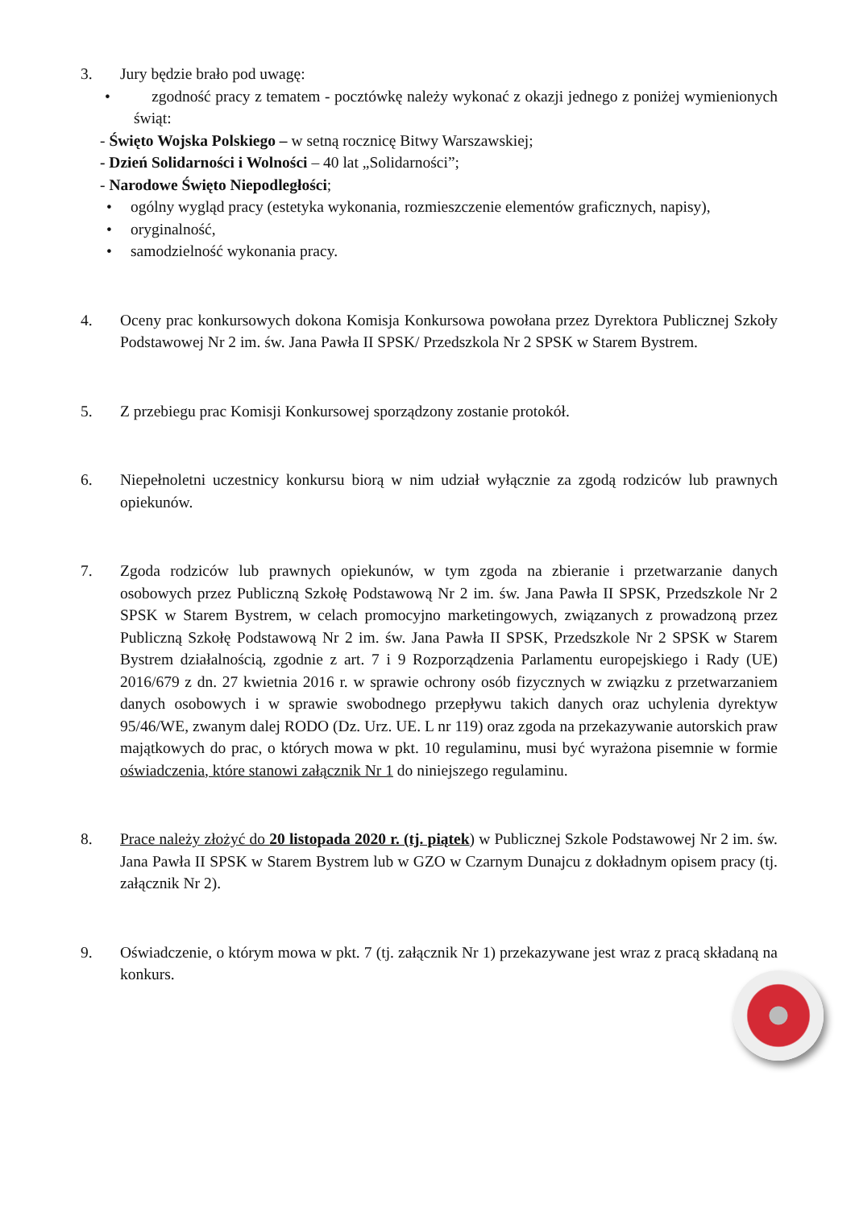3. Jury będzie brało pod uwagę:
• zgodność pracy z tematem - pocztówkę należy wykonać z okazji jednego z poniżej wymienionych świąt:
- Święto Wojska Polskiego – w setną rocznicę Bitwy Warszawskiej;
- Dzień Solidarności i Wolności – 40 lat „Solidarności”;
- Narodowe Święto Niepodległości;
• ogólny wygląd pracy (estetyka wykonania, rozmieszczenie elementów graficznych, napisy),
• oryginalność,
• samodzielność wykonania pracy.
4. Oceny prac konkursowych dokona Komisja Konkursowa powołana przez Dyrektora Publicznej Szkoły Podstawowej Nr 2 im. św. Jana Pawła II SPSK/ Przedszkola Nr 2 SPSK w Starem Bystrem.
5. Z przebiegu prac Komisji Konkursowej sporządzony zostanie protokół.
6. Niepełnoletni uczestnicy konkursu biorą w nim udział wyłącznie za zgodą rodziców lub prawnych opiekunów.
7. Zgoda rodziców lub prawnych opiekunów, w tym zgoda na zbieranie i przetwarzanie danych osobowych przez Publiczną Szkołę Podstawową Nr 2 im. św. Jana Pawła II SPSK, Przedszkole Nr 2 SPSK w Starem Bystrem, w celach promocyjno marketingowych, związanych z prowadzoną przez Publiczną Szkołę Podstawową Nr 2 im. św. Jana Pawła II SPSK, Przedszkole Nr 2 SPSK w Starem Bystrem działalnością, zgodnie z art. 7 i 9 Rozporządzenia Parlamentu europejskiego i Rady (UE) 2016/679 z dn. 27 kwietnia 2016 r. w sprawie ochrony osób fizycznych w związku z przetwarzaniem danych osobowych i w sprawie swobodnego przepływu takich danych oraz uchylenia dyrektyw 95/46/WE, zwanym dalej RODO (Dz. Urz. UE. L nr 119) oraz zgoda na przekazywanie autorskich praw majątkowych do prac, o których mowa w pkt. 10 regulaminu, musi być wyrażona pisemnie w formie oświadczenia, które stanowi załącznik Nr 1 do niniejszego regulaminu.
8. Prace należy złożyć do 20 listopada 2020 r. (tj. piątek) w Publicznej Szkole Podstawowej Nr 2 im. św. Jana Pawła II SPSK w Starem Bystrem lub w GZO w Czarnym Dunajcu z dokładnym opisem pracy (tj. załącznik Nr 2).
9. Oświadczenie, o którym mowa w pkt. 7 (tj. załącznik Nr 1) przekazywane jest wraz z pracą składaną na konkurs.